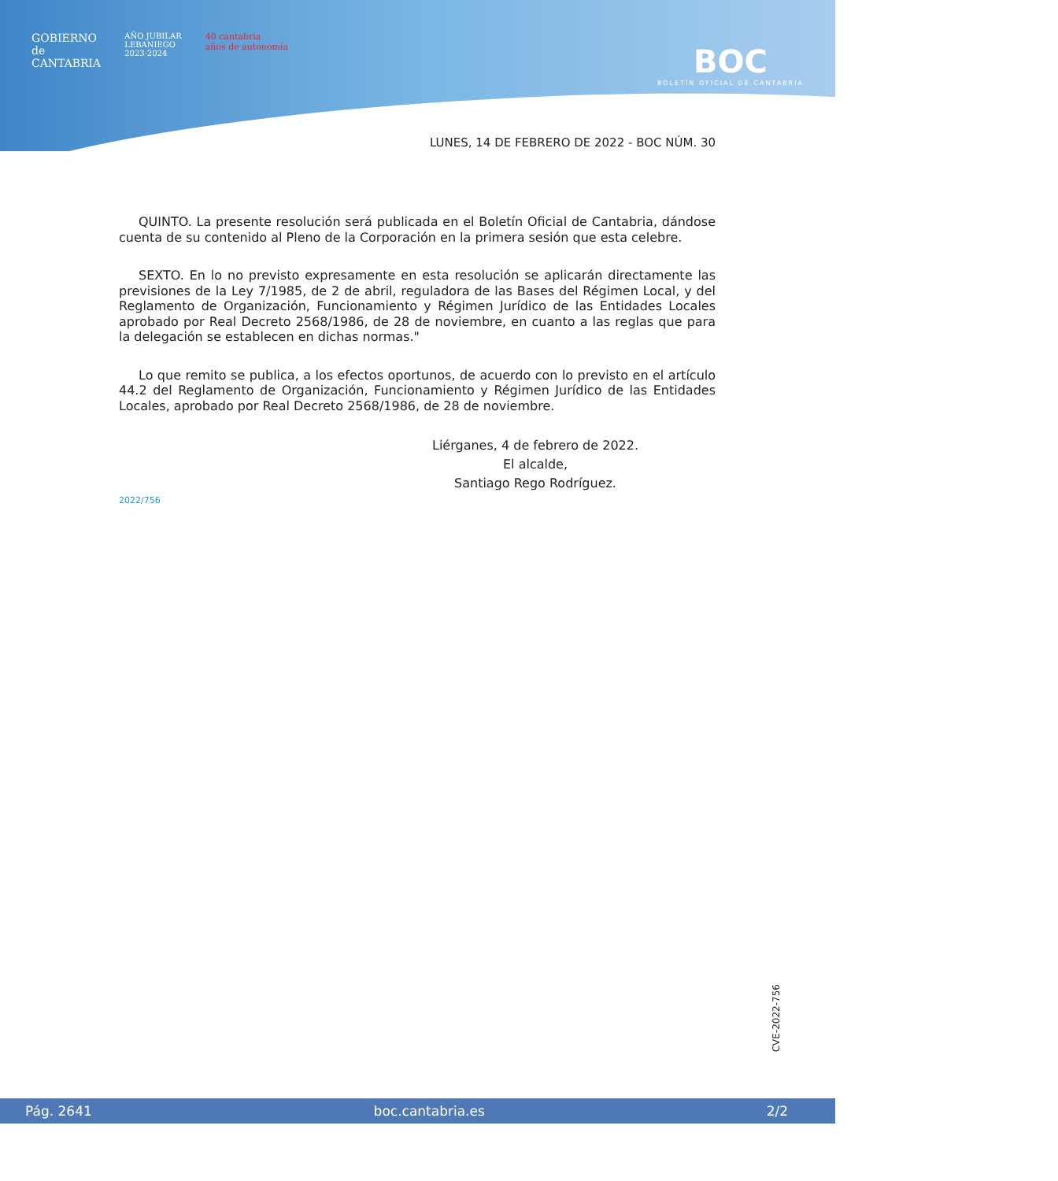GOBIERNO
de
CANTABRIA
AÑO JUBILAR
LEBANIEGO
2023·2024
40 cantabria
años de autonomía
BOC
BOLETÍN OFICIAL DE CANTABRIA
LUNES, 14 DE FEBRERO DE 2022 - BOC NÚM. 30
QUINTO. La presente resolución será publicada en el Boletín Oficial de Cantabria, dándose cuenta de su contenido al Pleno de la Corporación en la primera sesión que esta celebre.
SEXTO. En lo no previsto expresamente en esta resolución se aplicarán directamente las previsiones de la Ley 7/1985, de 2 de abril, reguladora de las Bases del Régimen Local, y del Reglamento de Organización, Funcionamiento y Régimen Jurídico de las Entidades Locales aprobado por Real Decreto 2568/1986, de 28 de noviembre, en cuanto a las reglas que para la delegación se establecen en dichas normas."
Lo que remito se publica, a los efectos oportunos, de acuerdo con lo previsto en el artículo 44.2 del Reglamento de Organización, Funcionamiento y Régimen Jurídico de las Entidades Locales, aprobado por Real Decreto 2568/1986, de 28 de noviembre.
Liérganes, 4 de febrero de 2022.
El alcalde,
Santiago Rego Rodríguez.
2022/756
CVE-2022-756
Pág. 2641 boc.cantabria.es 2/2